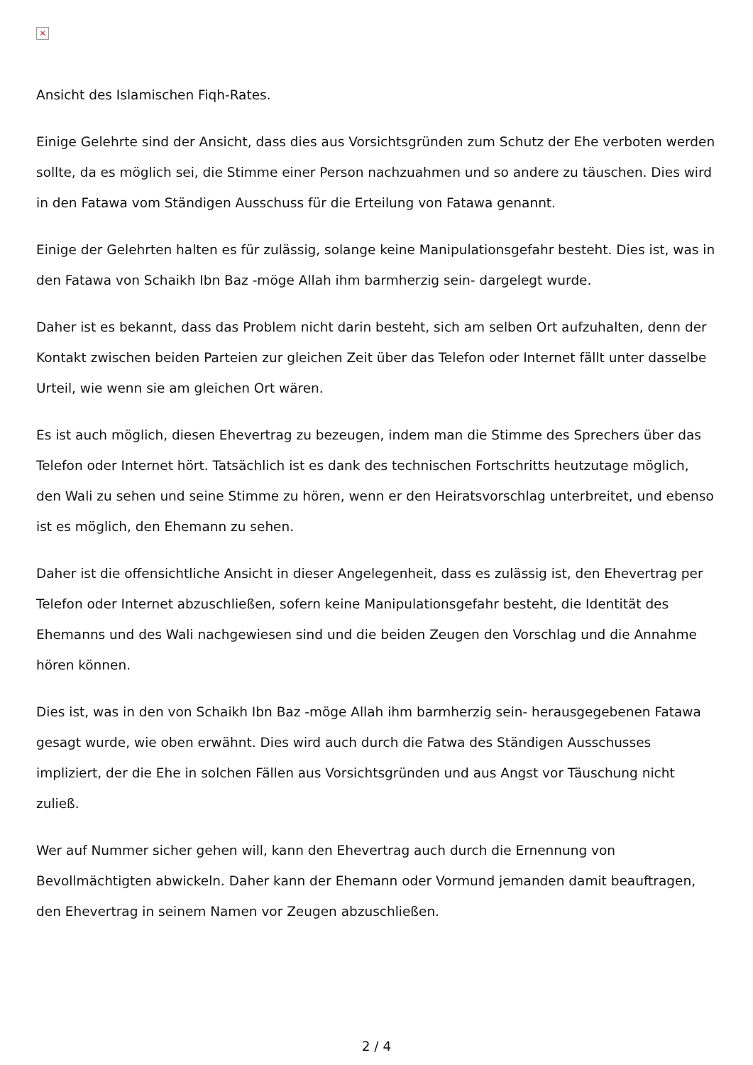×
Ansicht des Islamischen Fiqh-Rates.
Einige Gelehrte sind der Ansicht, dass dies aus Vorsichtsgründen zum Schutz der Ehe verboten werden sollte, da es möglich sei, die Stimme einer Person nachzuahmen und so andere zu täuschen. Dies wird in den Fatawa vom Ständigen Ausschuss für die Erteilung von Fatawa genannt.
Einige der Gelehrten halten es für zulässig, solange keine Manipulationsgefahr besteht. Dies ist, was in den Fatawa von Schaikh Ibn Baz -möge Allah ihm barmherzig sein- dargelegt wurde.
Daher ist es bekannt, dass das Problem nicht darin besteht, sich am selben Ort aufzuhalten, denn der Kontakt zwischen beiden Parteien zur gleichen Zeit über das Telefon oder Internet fällt unter dasselbe Urteil, wie wenn sie am gleichen Ort wären.
Es ist auch möglich, diesen Ehevertrag zu bezeugen, indem man die Stimme des Sprechers über das Telefon oder Internet hört. Tatsächlich ist es dank des technischen Fortschritts heutzutage möglich, den Wali zu sehen und seine Stimme zu hören, wenn er den Heiratsvorschlag unterbreitet, und ebenso ist es möglich, den Ehemann zu sehen.
Daher ist die offensichtliche Ansicht in dieser Angelegenheit, dass es zulässig ist, den Ehevertrag per Telefon oder Internet abzuschließen, sofern keine Manipulationsgefahr besteht, die Identität des Ehemanns und des Wali nachgewiesen sind und die beiden Zeugen den Vorschlag und die Annahme hören können.
Dies ist, was in den von Schaikh Ibn Baz -möge Allah ihm barmherzig sein- herausgegebenen Fatawa gesagt wurde, wie oben erwähnt. Dies wird auch durch die Fatwa des Ständigen Ausschusses impliziert, der die Ehe in solchen Fällen aus Vorsichtsgründen und aus Angst vor Täuschung nicht zuließ.
Wer auf Nummer sicher gehen will, kann den Ehevertrag auch durch die Ernennung von Bevollmächtigten abwickeln. Daher kann der Ehemann oder Vormund jemanden damit beauftragen, den Ehevertrag in seinem Namen vor Zeugen abzuschließen.
2 / 4